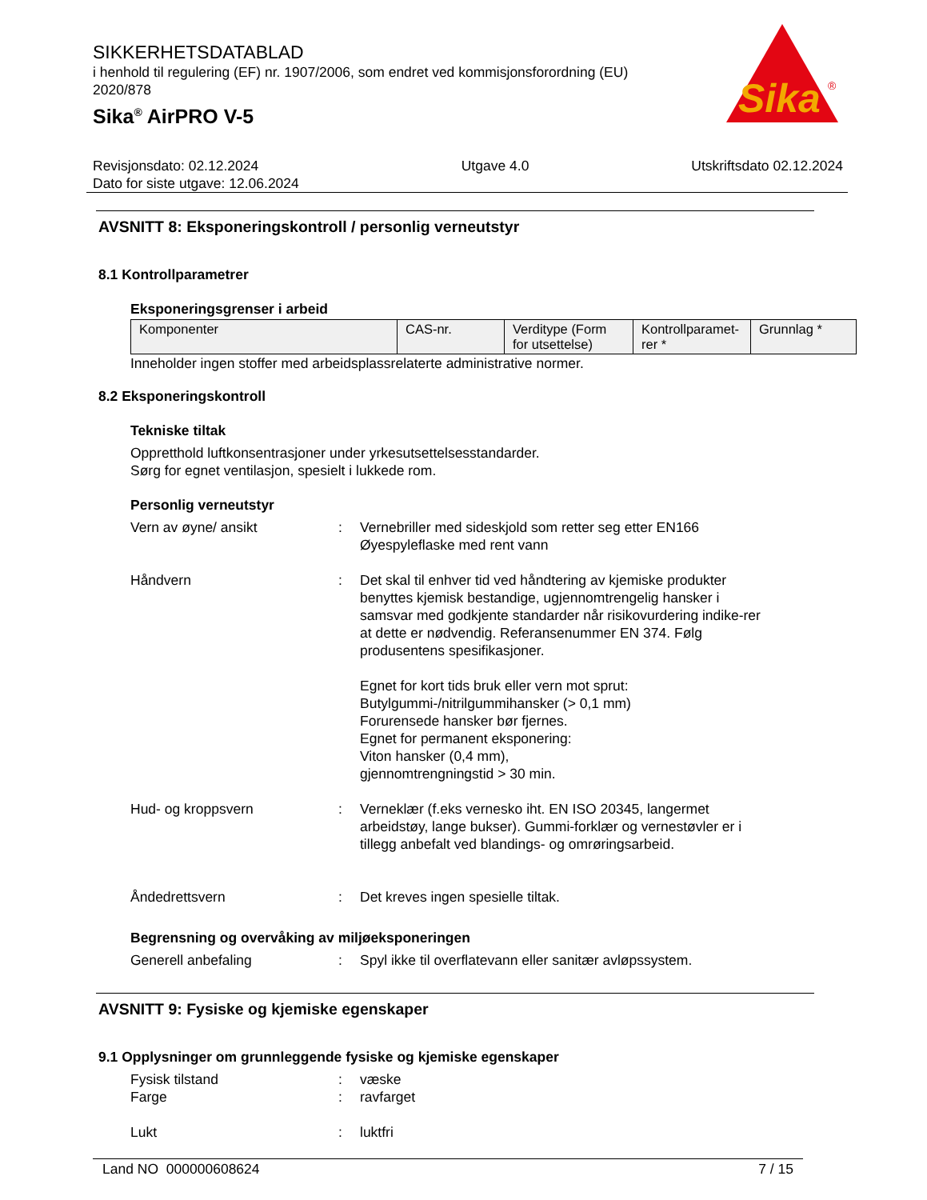Sika
®
SIKKERHETSDATABLAD
i henhold til regulering (EF) nr. 1907/2006, som endret ved kommisjonsforordning (EU) 2020/878
Sika<sup>®</sup> AirPRO V-5
Revisjonsdato: 02.12.2024
Dato for siste utgave: 12.06.2024
Utgave 4.0 Utskriftsdato 02.12.2024
AVSNITT 8: Eksponeringskontroll / personlig verneutstyr
8.1 Kontrollparametrer
Eksponeringsgrenser i arbeid
| Komponenter | CAS-nr. | Verditype (Form for utsettelse) | Kontrollparamet-rer * | Grunnlag * |
| --- | --- | --- | --- | --- |
Inneholder ingen stoffer med arbeidsplassrelaterte administrative normer.
8.2 Eksponeringskontroll
Tekniske tiltak
Oppretthold luftkonsentrasjoner under yrkesutsettelsesstandarder.
Sørg for egnet ventilasjon, spesielt i lukkede rom.
Personlig verneutstyr
Vern av øyne/ ansikt : Vernebriller med sideskjold som retter seg etter EN166
Øyespyleflaske med rent vann
Håndvern : Det skal til enhver tid ved håndtering av kjemiske produkter benyttes kjemisk bestandige, ugjennomtrengelig hansker i samsvar med godkjente standarder når risikovurdering indike-rer at dette er nødvendig. Referansenummer EN 374. Følg produsentens spesifikasjoner.
Egnet for kort tids bruk eller vern mot sprut:
Butylgummi-/nitrilgummihansker (> 0,1 mm)
Forurensede hansker bør fjernes.
Egnet for permanent eksponering:
Viton hansker (0,4 mm),
gjennomtrengningstid > 30 min.
Hud- og kroppsvern : Verneklær (f.eks vernesko iht. EN ISO 20345, langermet arbeidstøy, lange bukser). Gummi-forklær og vernestøvler er i tillegg anbefalt ved blandings- og omrøringsarbeid.
Åndedrettsvern : Det kreves ingen spesielle tiltak.
Begrensning og overvåking av miljøeksponeringen
Generell anbefaling : Spyl ikke til overflatevann eller sanitær avløpssystem.
AVSNITT 9: Fysiske og kjemiske egenskaper
9.1 Opplysninger om grunnleggende fysiske og kjemiske egenskaper
Fysisk tilstand : væske
Farge : ravfarget
Lukt : luktfri
Land NO 000000608624 7 / 15